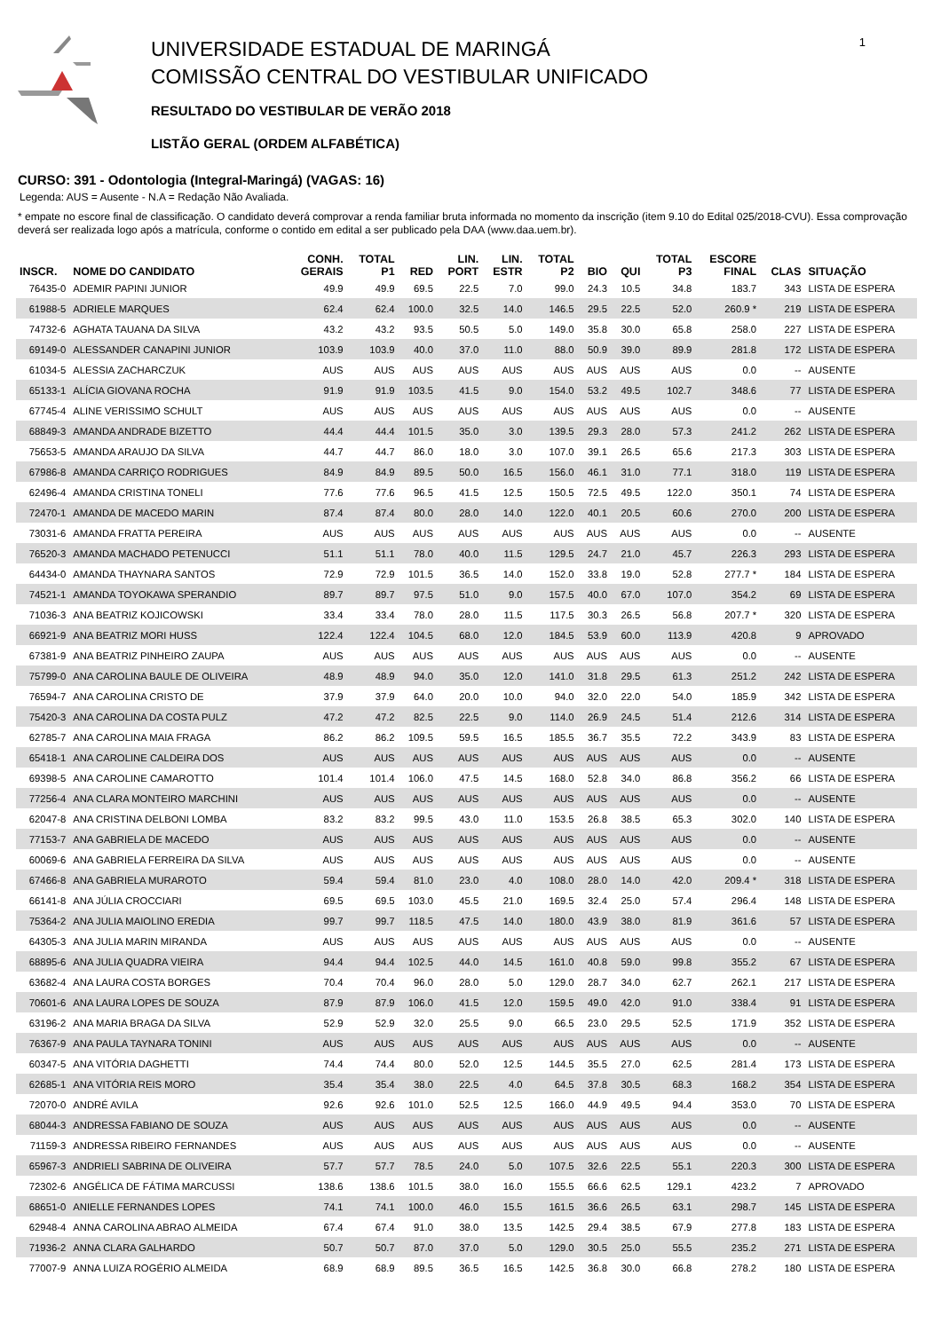UNIVERSIDADE ESTADUAL DE MARINGÁ
COMISSÃO CENTRAL DO VESTIBULAR UNIFICADO
RESULTADO DO VESTIBULAR DE VERÃO 2018
LISTÃO GERAL (ORDEM ALFABÉTICA)
1
CURSO: 391 - Odontologia (Integral-Maringá) (VAGAS: 16)
Legenda: AUS = Ausente - N.A = Redação Não Avaliada.
* empate no escore final de classificação. O candidato deverá comprovar a renda familiar bruta informada no momento da inscrição (item 9.10 do Edital 025/2018-CVU). Essa comprovação deverá ser realizada logo após a matrícula, conforme o contido em edital a ser publicado pela DAA (www.daa.uem.br).
| INSCR. | NOME DO CANDIDATO | CONH. GERAIS | TOTAL P1 | RED | LIN. PORT | LIN. ESTR | TOTAL P2 | BIO | QUI | TOTAL P3 | ESCORE FINAL | CLAS | SITUAÇÃO |
| --- | --- | --- | --- | --- | --- | --- | --- | --- | --- | --- | --- | --- | --- |
| 76435-0 | ADEMIR PAPINI JUNIOR | 49.9 | 49.9 | 69.5 | 22.5 | 7.0 | 99.0 | 24.3 | 10.5 | 34.8 | 183.7 | 343 | LISTA DE ESPERA |
| 61988-5 | ADRIELE MARQUES | 62.4 | 62.4 | 100.0 | 32.5 | 14.0 | 146.5 | 29.5 | 22.5 | 52.0 | 260.9 * | 219 | LISTA DE ESPERA |
| 74732-6 | AGHATA TAUANA DA SILVA | 43.2 | 43.2 | 93.5 | 50.5 | 5.0 | 149.0 | 35.8 | 30.0 | 65.8 | 258.0 | 227 | LISTA DE ESPERA |
| 69149-0 | ALESSANDER CANAPINI JUNIOR | 103.9 | 103.9 | 40.0 | 37.0 | 11.0 | 88.0 | 50.9 | 39.0 | 89.9 | 281.8 | 172 | LISTA DE ESPERA |
| 61034-5 | ALESSIA ZACHARCZUK | AUS | AUS | AUS | AUS | AUS | AUS | AUS | AUS | AUS | 0.0 | -- | AUSENTE |
| 65133-1 | ALÍCIA GIOVANA ROCHA | 91.9 | 91.9 | 103.5 | 41.5 | 9.0 | 154.0 | 53.2 | 49.5 | 102.7 | 348.6 | 77 | LISTA DE ESPERA |
| 67745-4 | ALINE VERISSIMO SCHULT | AUS | AUS | AUS | AUS | AUS | AUS | AUS | AUS | AUS | 0.0 | -- | AUSENTE |
| 68849-3 | AMANDA ANDRADE BIZETTO | 44.4 | 44.4 | 101.5 | 35.0 | 3.0 | 139.5 | 29.3 | 28.0 | 57.3 | 241.2 | 262 | LISTA DE ESPERA |
| 75653-5 | AMANDA ARAUJO DA SILVA | 44.7 | 44.7 | 86.0 | 18.0 | 3.0 | 107.0 | 39.1 | 26.5 | 65.6 | 217.3 | 303 | LISTA DE ESPERA |
| 67986-8 | AMANDA CARRIÇO RODRIGUES | 84.9 | 84.9 | 89.5 | 50.0 | 16.5 | 156.0 | 46.1 | 31.0 | 77.1 | 318.0 | 119 | LISTA DE ESPERA |
| 62496-4 | AMANDA CRISTINA TONELI | 77.6 | 77.6 | 96.5 | 41.5 | 12.5 | 150.5 | 72.5 | 49.5 | 122.0 | 350.1 | 74 | LISTA DE ESPERA |
| 72470-1 | AMANDA DE MACEDO MARIN | 87.4 | 87.4 | 80.0 | 28.0 | 14.0 | 122.0 | 40.1 | 20.5 | 60.6 | 270.0 | 200 | LISTA DE ESPERA |
| 73031-6 | AMANDA FRATTA PEREIRA | AUS | AUS | AUS | AUS | AUS | AUS | AUS | AUS | AUS | 0.0 | -- | AUSENTE |
| 76520-3 | AMANDA MACHADO PETENUCCI | 51.1 | 51.1 | 78.0 | 40.0 | 11.5 | 129.5 | 24.7 | 21.0 | 45.7 | 226.3 | 293 | LISTA DE ESPERA |
| 64434-0 | AMANDA THAYNARA SANTOS | 72.9 | 72.9 | 101.5 | 36.5 | 14.0 | 152.0 | 33.8 | 19.0 | 52.8 | 277.7 * | 184 | LISTA DE ESPERA |
| 74521-1 | AMANDA TOYOKAWA SPERANDIO | 89.7 | 89.7 | 97.5 | 51.0 | 9.0 | 157.5 | 40.0 | 67.0 | 107.0 | 354.2 | 69 | LISTA DE ESPERA |
| 71036-3 | ANA BEATRIZ KOJICOWSKI | 33.4 | 33.4 | 78.0 | 28.0 | 11.5 | 117.5 | 30.3 | 26.5 | 56.8 | 207.7 * | 320 | LISTA DE ESPERA |
| 66921-9 | ANA BEATRIZ MORI HUSS | 122.4 | 122.4 | 104.5 | 68.0 | 12.0 | 184.5 | 53.9 | 60.0 | 113.9 | 420.8 | 9 | APROVADO |
| 67381-9 | ANA BEATRIZ PINHEIRO ZAUPA | AUS | AUS | AUS | AUS | AUS | AUS | AUS | AUS | AUS | 0.0 | -- | AUSENTE |
| 75799-0 | ANA CAROLINA BAULE DE OLIVEIRA | 48.9 | 48.9 | 94.0 | 35.0 | 12.0 | 141.0 | 31.8 | 29.5 | 61.3 | 251.2 | 242 | LISTA DE ESPERA |
| 76594-7 | ANA CAROLINA CRISTO DE | 37.9 | 37.9 | 64.0 | 20.0 | 10.0 | 94.0 | 32.0 | 22.0 | 54.0 | 185.9 | 342 | LISTA DE ESPERA |
| 75420-3 | ANA CAROLINA DA COSTA PULZ | 47.2 | 47.2 | 82.5 | 22.5 | 9.0 | 114.0 | 26.9 | 24.5 | 51.4 | 212.6 | 314 | LISTA DE ESPERA |
| 62785-7 | ANA CAROLINA MAIA FRAGA | 86.2 | 86.2 | 109.5 | 59.5 | 16.5 | 185.5 | 36.7 | 35.5 | 72.2 | 343.9 | 83 | LISTA DE ESPERA |
| 65418-1 | ANA CAROLINE CALDEIRA DOS | AUS | AUS | AUS | AUS | AUS | AUS | AUS | AUS | AUS | 0.0 | -- | AUSENTE |
| 69398-5 | ANA CAROLINE CAMAROTTO | 101.4 | 101.4 | 106.0 | 47.5 | 14.5 | 168.0 | 52.8 | 34.0 | 86.8 | 356.2 | 66 | LISTA DE ESPERA |
| 77256-4 | ANA CLARA MONTEIRO MARCHINI | AUS | AUS | AUS | AUS | AUS | AUS | AUS | AUS | AUS | 0.0 | -- | AUSENTE |
| 62047-8 | ANA CRISTINA DELBONI LOMBA | 83.2 | 83.2 | 99.5 | 43.0 | 11.0 | 153.5 | 26.8 | 38.5 | 65.3 | 302.0 | 140 | LISTA DE ESPERA |
| 77153-7 | ANA GABRIELA DE MACEDO | AUS | AUS | AUS | AUS | AUS | AUS | AUS | AUS | AUS | 0.0 | -- | AUSENTE |
| 60069-6 | ANA GABRIELA FERREIRA DA SILVA | AUS | AUS | AUS | AUS | AUS | AUS | AUS | AUS | AUS | 0.0 | -- | AUSENTE |
| 67466-8 | ANA GABRIELA MURAROTO | 59.4 | 59.4 | 81.0 | 23.0 | 4.0 | 108.0 | 28.0 | 14.0 | 42.0 | 209.4 * | 318 | LISTA DE ESPERA |
| 66141-8 | ANA JÚLIA CROCCIARI | 69.5 | 69.5 | 103.0 | 45.5 | 21.0 | 169.5 | 32.4 | 25.0 | 57.4 | 296.4 | 148 | LISTA DE ESPERA |
| 75364-2 | ANA JULIA MAIOLINO EREDIA | 99.7 | 99.7 | 118.5 | 47.5 | 14.0 | 180.0 | 43.9 | 38.0 | 81.9 | 361.6 | 57 | LISTA DE ESPERA |
| 64305-3 | ANA JULIA MARIN MIRANDA | AUS | AUS | AUS | AUS | AUS | AUS | AUS | AUS | AUS | 0.0 | -- | AUSENTE |
| 68895-6 | ANA JULIA QUADRA VIEIRA | 94.4 | 94.4 | 102.5 | 44.0 | 14.5 | 161.0 | 40.8 | 59.0 | 99.8 | 355.2 | 67 | LISTA DE ESPERA |
| 63682-4 | ANA LAURA COSTA BORGES | 70.4 | 70.4 | 96.0 | 28.0 | 5.0 | 129.0 | 28.7 | 34.0 | 62.7 | 262.1 | 217 | LISTA DE ESPERA |
| 70601-6 | ANA LAURA LOPES DE SOUZA | 87.9 | 87.9 | 106.0 | 41.5 | 12.0 | 159.5 | 49.0 | 42.0 | 91.0 | 338.4 | 91 | LISTA DE ESPERA |
| 63196-2 | ANA MARIA BRAGA DA SILVA | 52.9 | 52.9 | 32.0 | 25.5 | 9.0 | 66.5 | 23.0 | 29.5 | 52.5 | 171.9 | 352 | LISTA DE ESPERA |
| 76367-9 | ANA PAULA TAYNARA TONINI | AUS | AUS | AUS | AUS | AUS | AUS | AUS | AUS | AUS | 0.0 | -- | AUSENTE |
| 60347-5 | ANA VITÓRIA DAGHETTI | 74.4 | 74.4 | 80.0 | 52.0 | 12.5 | 144.5 | 35.5 | 27.0 | 62.5 | 281.4 | 173 | LISTA DE ESPERA |
| 62685-1 | ANA VITÓRIA REIS MORO | 35.4 | 35.4 | 38.0 | 22.5 | 4.0 | 64.5 | 37.8 | 30.5 | 68.3 | 168.2 | 354 | LISTA DE ESPERA |
| 72070-0 | ANDRÉ AVILA | 92.6 | 92.6 | 101.0 | 52.5 | 12.5 | 166.0 | 44.9 | 49.5 | 94.4 | 353.0 | 70 | LISTA DE ESPERA |
| 68044-3 | ANDRESSA FABIANO DE SOUZA | AUS | AUS | AUS | AUS | AUS | AUS | AUS | AUS | AUS | 0.0 | -- | AUSENTE |
| 71159-3 | ANDRESSA RIBEIRO FERNANDES | AUS | AUS | AUS | AUS | AUS | AUS | AUS | AUS | AUS | 0.0 | -- | AUSENTE |
| 65967-3 | ANDRIELI SABRINA DE OLIVEIRA | 57.7 | 57.7 | 78.5 | 24.0 | 5.0 | 107.5 | 32.6 | 22.5 | 55.1 | 220.3 | 300 | LISTA DE ESPERA |
| 72302-6 | ANGÉLICA DE FÁTIMA MARCUSSI | 138.6 | 138.6 | 101.5 | 38.0 | 16.0 | 155.5 | 66.6 | 62.5 | 129.1 | 423.2 | 7 | APROVADO |
| 68651-0 | ANIELLE FERNANDES LOPES | 74.1 | 74.1 | 100.0 | 46.0 | 15.5 | 161.5 | 36.6 | 26.5 | 63.1 | 298.7 | 145 | LISTA DE ESPERA |
| 62948-4 | ANNA CAROLINA ABRAO ALMEIDA | 67.4 | 67.4 | 91.0 | 38.0 | 13.5 | 142.5 | 29.4 | 38.5 | 67.9 | 277.8 | 183 | LISTA DE ESPERA |
| 71936-2 | ANNA CLARA GALHARDO | 50.7 | 50.7 | 87.0 | 37.0 | 5.0 | 129.0 | 30.5 | 25.0 | 55.5 | 235.2 | 271 | LISTA DE ESPERA |
| 77007-9 | ANNA LUIZA ROGÉRIO ALMEIDA | 68.9 | 68.9 | 89.5 | 36.5 | 16.5 | 142.5 | 36.8 | 30.0 | 66.8 | 278.2 | 180 | LISTA DE ESPERA |